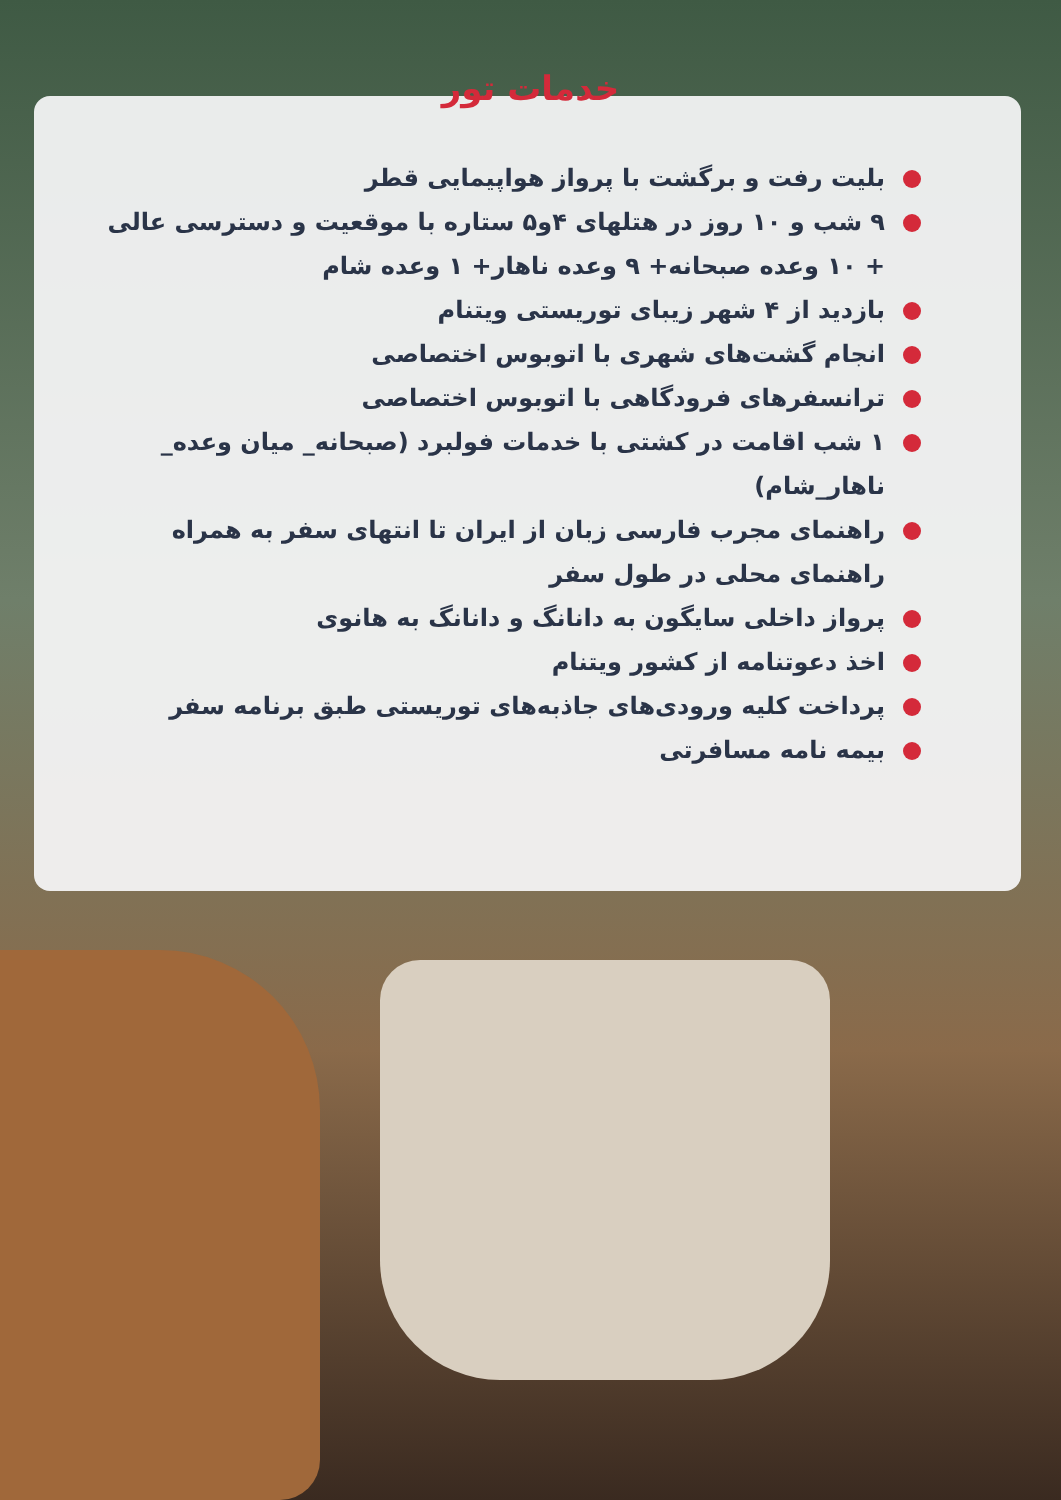خدمات تور
بلیت رفت و برگشت با پرواز هواپیمایی قطر
۹ شب و ۱۰ روز در هتلهای ۴و۵ ستاره با موقعیت و دسترسی عالی + ۱۰ وعده صبحانه+ ۹ وعده ناهار+ ۱ وعده شام
بازدید از ۴ شهر زیبای توریستی ویتنام
انجام گشت‌های شهری با اتوبوس اختصاصی
ترانسفرهای فرودگاهی با اتوبوس اختصاصی
۱ شب اقامت در کشتی با خدمات فولبرد (صبحانه_ میان وعده_ ناهار_شام)
راهنمای مجرب فارسی زبان از ایران تا انتهای سفر به همراه راهنمای محلی در طول سفر
پرواز داخلی سایگون به دانانگ و دانانگ به هانوی
اخذ دعوتنامه از کشور ویتنام
پرداخت کلیه ورودی‌های جاذبه‌های توریستی طبق برنامه سفر
بیمه نامه مسافرتی